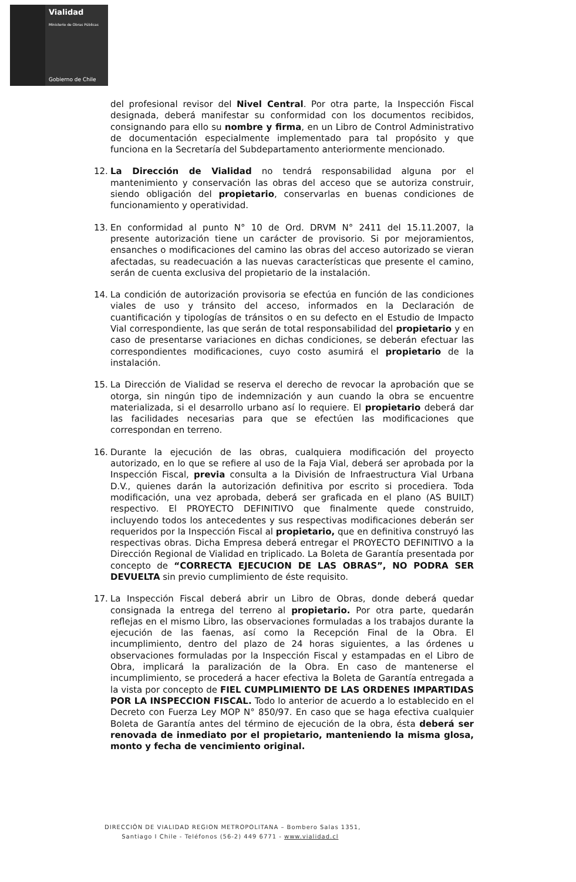Vialidad
Ministerio de Obras Públicas
Gobierno de Chile
del profesional revisor del Nivel Central. Por otra parte, la Inspección Fiscal designada, deberá manifestar su conformidad con los documentos recibidos, consignando para ello su nombre y firma, en un Libro de Control Administrativo de documentación especialmente implementado para tal propósito y que funciona en la Secretaría del Subdepartamento anteriormente mencionado.
12. La Dirección de Vialidad no tendrá responsabilidad alguna por el mantenimiento y conservación las obras del acceso que se autoriza construir, siendo obligación del propietario, conservarlas en buenas condiciones de funcionamiento y operatividad.
13. En conformidad al punto N° 10 de Ord. DRVM N° 2411 del 15.11.2007, la presente autorización tiene un carácter de provisorio. Si por mejoramientos, ensanches o modificaciones del camino las obras del acceso autorizado se vieran afectadas, su readecuación a las nuevas características que presente el camino, serán de cuenta exclusiva del propietario de la instalación.
14. La condición de autorización provisoria se efectúa en función de las condiciones viales de uso y tránsito del acceso, informados en la Declaración de cuantificación y tipologías de tránsitos o en su defecto en el Estudio de Impacto Vial correspondiente, las que serán de total responsabilidad del propietario y en caso de presentarse variaciones en dichas condiciones, se deberán efectuar las correspondientes modificaciones, cuyo costo asumirá el propietario de la instalación.
15. La Dirección de Vialidad se reserva el derecho de revocar la aprobación que se otorga, sin ningún tipo de indemnización y aun cuando la obra se encuentre materializada, si el desarrollo urbano así lo requiere. El propietario deberá dar las facilidades necesarias para que se efectúen las modificaciones que correspondan en terreno.
16. Durante la ejecución de las obras, cualquiera modificación del proyecto autorizado, en lo que se refiere al uso de la Faja Vial, deberá ser aprobada por la Inspección Fiscal, previa consulta a la División de Infraestructura Vial Urbana D.V., quienes darán la autorización definitiva por escrito si procediera. Toda modificación, una vez aprobada, deberá ser graficada en el plano (AS BUILT) respectivo. El PROYECTO DEFINITIVO que finalmente quede construido, incluyendo todos los antecedentes y sus respectivas modificaciones deberán ser requeridos por la Inspección Fiscal al propietario, que en definitiva construyó las respectivas obras. Dicha Empresa deberá entregar el PROYECTO DEFINITIVO a la Dirección Regional de Vialidad en triplicado. La Boleta de Garantía presentada por concepto de “CORRECTA EJECUCION DE LAS OBRAS”, NO PODRA SER DEVUELTA sin previo cumplimiento de éste requisito.
17. La Inspección Fiscal deberá abrir un Libro de Obras, donde deberá quedar consignada la entrega del terreno al propietario. Por otra parte, quedarán reflejas en el mismo Libro, las observaciones formuladas a los trabajos durante la ejecución de las faenas, así como la Recepción Final de la Obra. El incumplimiento, dentro del plazo de 24 horas siguientes, a las órdenes u observaciones formuladas por la Inspección Fiscal y estampadas en el Libro de Obra, implicará la paralización de la Obra. En caso de mantenerse el incumplimiento, se procederá a hacer efectiva la Boleta de Garantía entregada a la vista por concepto de FIEL CUMPLIMIENTO DE LAS ORDENES IMPARTIDAS POR LA INSPECCION FISCAL. Todo lo anterior de acuerdo a lo establecido en el Decreto con Fuerza Ley MOP N° 850/97. En caso que se haga efectiva cualquier Boleta de Garantía antes del término de ejecución de la obra, ésta deberá ser renovada de inmediato por el propietario, manteniendo la misma glosa, monto y fecha de vencimiento original.
DIRECCIÓN DE VIALIDAD REGION METROPOLITANA – Bombero Salas 1351,
Santiago I Chile - Teléfonos (56-2) 449 6771 - www.vialidad.cl